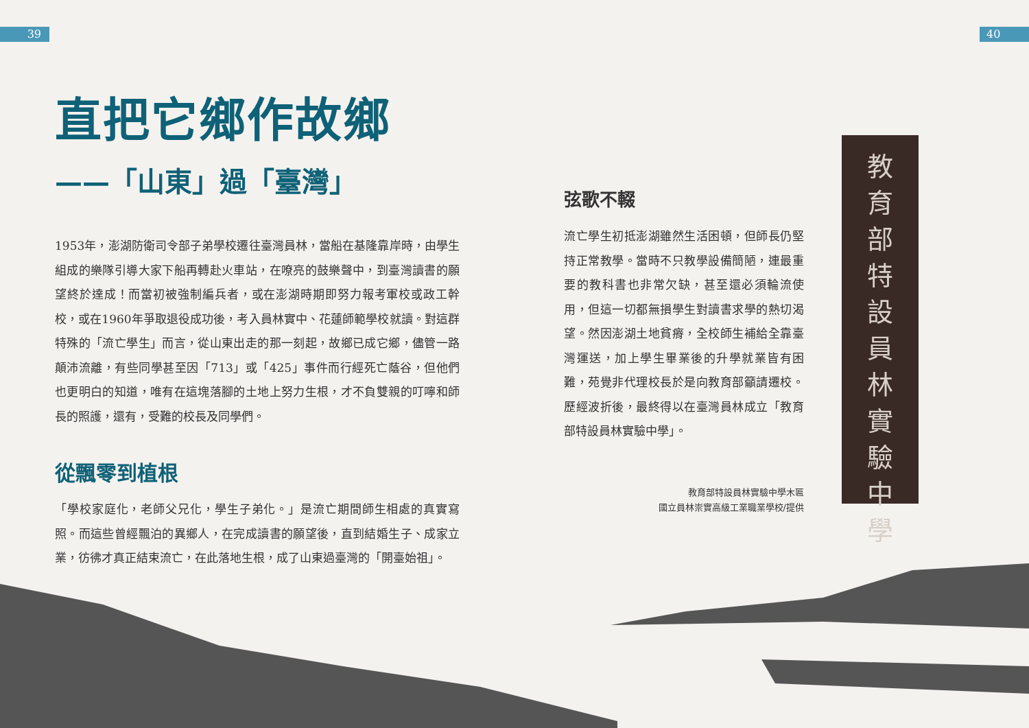39 40
直把它鄉作故鄉
——「山東」過「臺灣」
1953年，澎湖防衛司令部子弟學校遷往臺灣員林，當船在基隆靠岸時，由學生組成的樂隊引導大家下船再轉赴火車站，在嘹亮的鼓樂聲中，到臺灣讀書的願望終於達成！而當初被強制編兵者，或在澎湖時期即努力報考軍校或政工幹校，或在1960年爭取退役成功後，考入員林實中、花蓮師範學校就讀。對這群特殊的「流亡學生」而言，從山東出走的那一刻起，故鄉已成它鄉，儘管一路顛沛流離，有些同學甚至因「713」或「425」事件而行經死亡蔭谷，但他們也更明白的知道，唯有在這塊落腳的土地上努力生根，才不負雙親的叮嚀和師長的照護，還有，受難的校長及同學們。
從飄零到植根
「學校家庭化，老師父兄化，學生子弟化。」是流亡期間師生相處的真實寫照。而這些曾經飄泊的異鄉人，在完成讀書的願望後，直到結婚生子、成家立業，彷彿才真正結束流亡，在此落地生根，成了山東過臺灣的「開臺始祖」。
弦歌不輟
流亡學生初抵澎湖雖然生活困頓，但師長仍堅持正常教學。當時不只教學設備簡陋，連最重要的教科書也非常欠缺，甚至還必須輪流使用，但這一切都無損學生對讀書求學的熱切渴望。然因澎湖土地貧瘠，全校師生補給全靠臺灣運送，加上學生畢業後的升學就業皆有困難，苑覺非代理校長於是向教育部籲請遷校。歷經波折後，最終得以在臺灣員林成立「教育部特設員林實驗中學」。
教育部特設員林實驗中學木匾
國立員林崇實高級工業職業學校/提供
教
育
部
特
設
員
林
實
驗
中
學